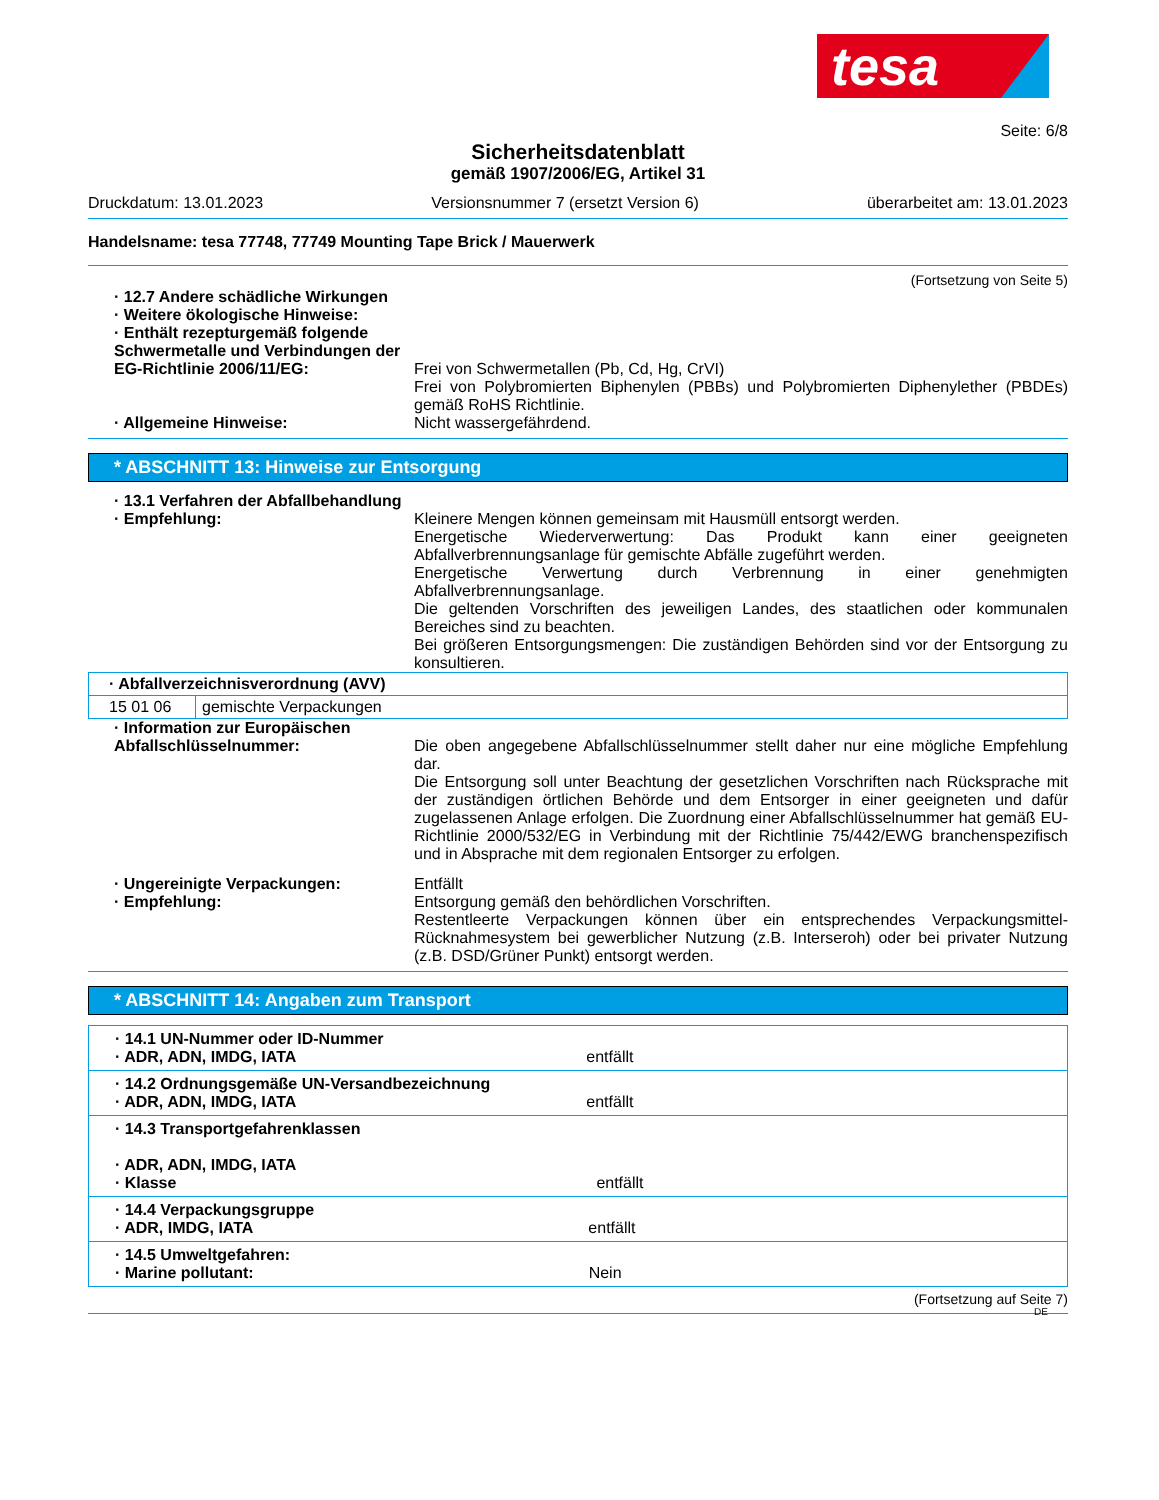tesa
Seite: 6/8
Sicherheitsdatenblatt
gemäß 1907/2006/EG, Artikel 31
Druckdatum: 13.01.2023 Versionsnummer 7 (ersetzt Version 6) überarbeitet am: 13.01.2023
Handelsname: tesa 77748, 77749 Mounting Tape Brick / Mauerwerk
(Fortsetzung von Seite 5)
· 12.7 Andere schädliche Wirkungen
· Weitere ökologische Hinweise:
· Enthält rezepturgemäß folgende Schwermetalle und Verbindungen der EG-Richtlinie 2006/11/EG:
Frei von Schwermetallen (Pb, Cd, Hg, CrVI)
Frei von Polybromierten Biphenylen (PBBs) und Polybromierten Diphenylether (PBDEs) gemäß RoHS Richtlinie.
· Allgemeine Hinweise: Nicht wassergefährdend.
* ABSCHNITT 13: Hinweise zur Entsorgung
· 13.1 Verfahren der Abfallbehandlung
· Empfehlung: Kleinere Mengen können gemeinsam mit Hausmüll entsorgt werden.
Energetische Wiederverwertung: Das Produkt kann einer geeigneten Abfallverbrennungsanlage für gemischte Abfälle zugeführt werden.
Energetische Verwertung durch Verbrennung in einer genehmigten Abfallverbrennungsanlage.
Die geltenden Vorschriften des jeweiligen Landes, des staatlichen oder kommunalen Bereiches sind zu beachten.
Bei größeren Entsorgungsmengen: Die zuständigen Behörden sind vor der Entsorgung zu konsultieren.
| · Abfallverzeichnisverordnung (AVV) | |
| 15 01 06 | gemischte Verpackungen |
· Information zur Europäischen Abfallschlüsselnummer:
Die oben angegebene Abfallschlüsselnummer stellt daher nur eine mögliche Empfehlung dar.
Die Entsorgung soll unter Beachtung der gesetzlichen Vorschriften nach Rücksprache mit der zuständigen örtlichen Behörde und dem Entsorger in einer geeigneten und dafür zugelassenen Anlage erfolgen. Die Zuordnung einer Abfallschlüsselnummer hat gemäß EU-Richtlinie 2000/532/EG in Verbindung mit der Richtlinie 75/442/EWG branchenspezifisch und in Absprache mit dem regionalen Entsorger zu erfolgen.
· Ungereinigte Verpackungen: Entfällt
· Empfehlung: Entsorgung gemäß den behördlichen Vorschriften.
Restentleerte Verpackungen können über ein entsprechendes Verpackungsmittel-Rücknahmesystem bei gewerblicher Nutzung (z.B. Interseroh) oder bei privater Nutzung (z.B. DSD/Grüner Punkt) entsorgt werden.
* ABSCHNITT 14: Angaben zum Transport
| · 14.1 UN-Nummer oder ID-Nummer · ADR, ADN, IMDG, IATA entfällt |
| · 14.2 Ordnungsgemäße UN-Versandbezeichnung · ADR, ADN, IMDG, IATA entfällt |
| · 14.3 Transportgefahrenklassen · ADR, ADN, IMDG, IATA · Klasse entfällt |
| · 14.4 Verpackungsgruppe · ADR, IMDG, IATA entfällt |
| · 14.5 Umweltgefahren: · Marine pollutant: Nein |
(Fortsetzung auf Seite 7)
DE